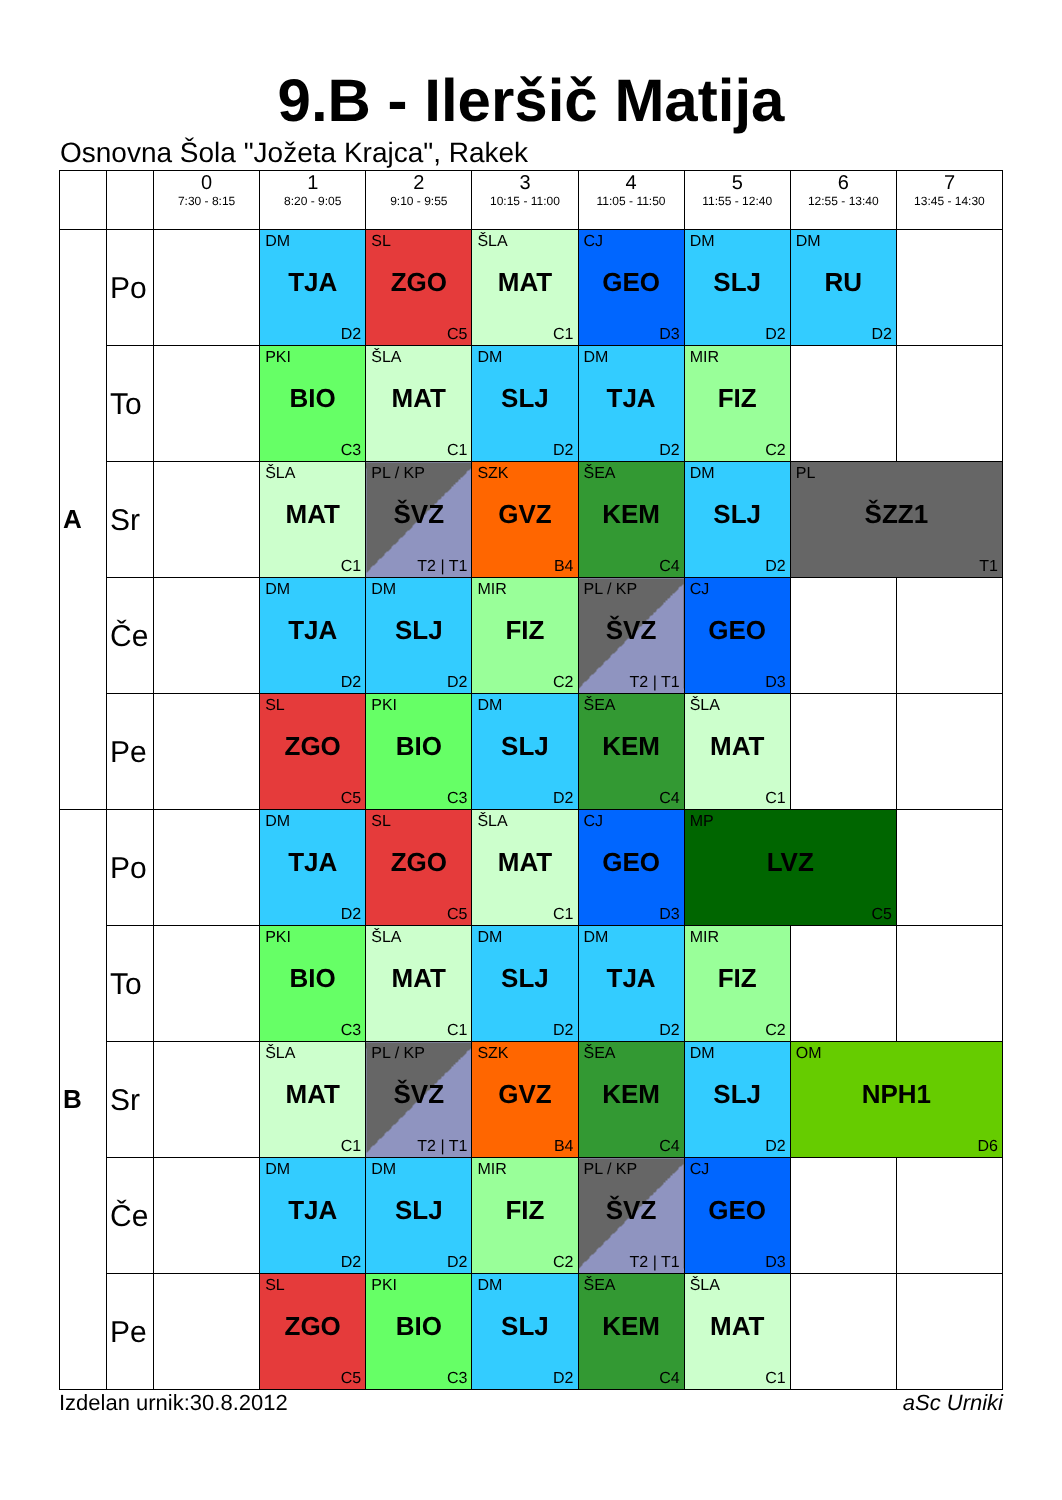9.B - Ileršič Matija
Osnovna Šola "Jožeta Krajca", Rakek
| | | 0 7:30 - 8:15 | 1 8:20 - 9:05 | 2 9:10 - 9:55 | 3 10:15 - 11:00 | 4 11:05 - 11:50 | 5 11:55 - 12:40 | 6 12:55 - 13:40 | 7 13:45 - 14:30 |
| --- | --- | --- | --- | --- | --- | --- | --- | --- | --- |
| A | Po | | DM TJA D2 | SL ZGO C5 | ŠLA MAT C1 | CJ GEO D3 | DM SLJ D2 | DM RU D2 | |
| | To | | PKI BIO C3 | ŠLA MAT C1 | DM SLJ D2 | DM TJA D2 | MIR FIZ C2 | | |
| | Sr | | ŠLA MAT C1 | PL / KP ŠVZ T2 / T1 | SZK GVZ B4 | ŠEA KEM C4 | DM SLJ D2 | PL ŠZZ1 T1 | |
| | Če | | DM TJA D2 | DM SLJ D2 | MIR FIZ C2 | PL / KP ŠVZ T2 / T1 | CJ GEO D3 | | |
| | Pe | | SL ZGO C5 | PKI BIO C3 | DM SLJ D2 | ŠEA KEM C4 | ŠLA MAT C1 | | |
| B | Po | | DM TJA D2 | SL ZGO C5 | ŠLA MAT C1 | CJ GEO D3 | MP LVZ C5 | | |
| | To | | PKI BIO C3 | ŠLA MAT C1 | DM SLJ D2 | DM TJA D2 | MIR FIZ C2 | | |
| | Sr | | ŠLA MAT C1 | PL / KP ŠVZ T2 / T1 | SZK GVZ B4 | ŠEA KEM C4 | DM SLJ D2 | OM NPH1 D6 | |
| | Če | | DM TJA D2 | DM SLJ D2 | MIR FIZ C2 | PL / KP ŠVZ T2 / T1 | CJ GEO D3 | | |
| | Pe | | SL ZGO C5 | PKI BIO C3 | DM SLJ D2 | ŠEA KEM C4 | ŠLA MAT C1 | | |
Izdelan urnik:30.8.2012 aSc Urniki